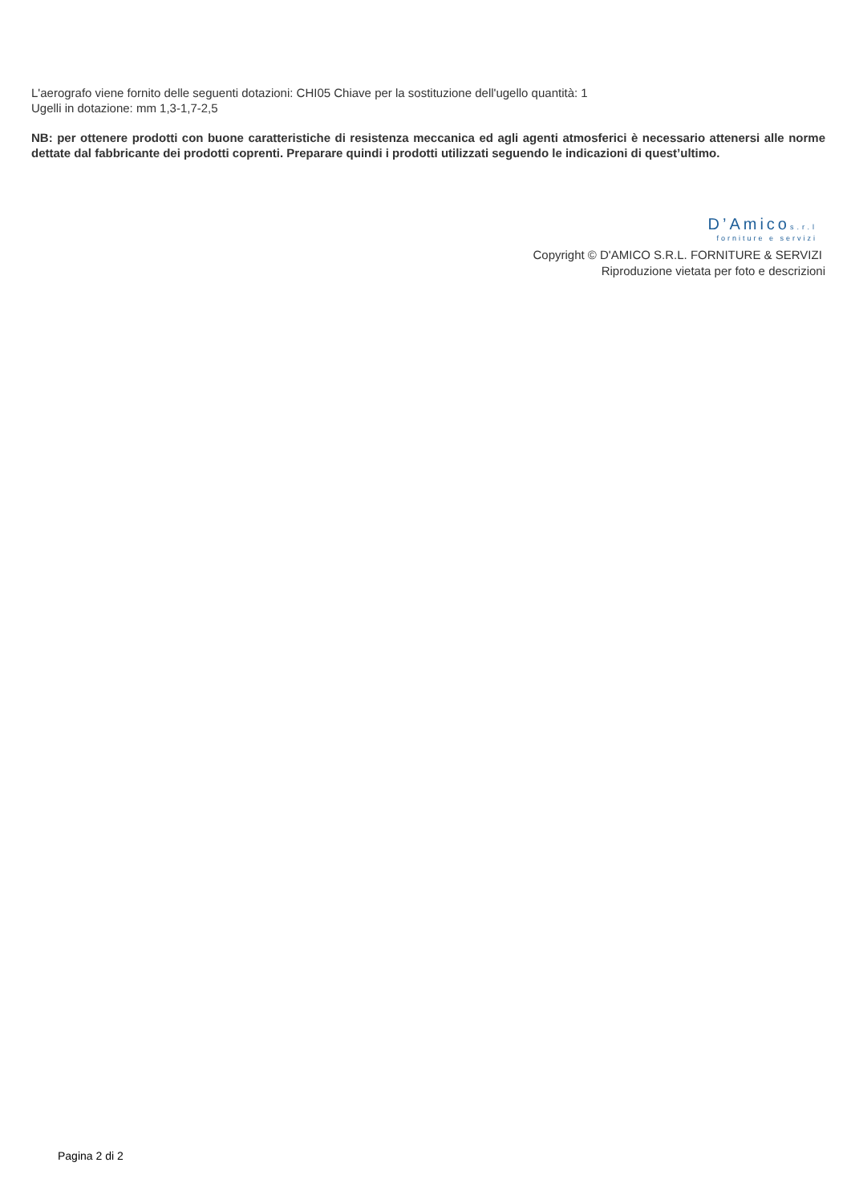L'aerografo viene fornito delle seguenti dotazioni: CHI05 Chiave per la sostituzione dell'ugello quantità: 1
Ugelli in dotazione: mm 1,3-1,7-2,5
NB: per ottenere prodotti con buone caratteristiche di resistenza meccanica ed agli agenti atmosferici è necessario attenersi alle norme dettate dal fabbricante dei prodotti coprenti. Preparare quindi i prodotti utilizzati seguendo le indicazioni di quest’ultimo.
D’Amicos.r.l
forniture e servizi
Copyright © D'AMICO S.R.L. FORNITURE & SERVIZI
Riproduzione vietata per foto e descrizioni
Pagina 2 di 2